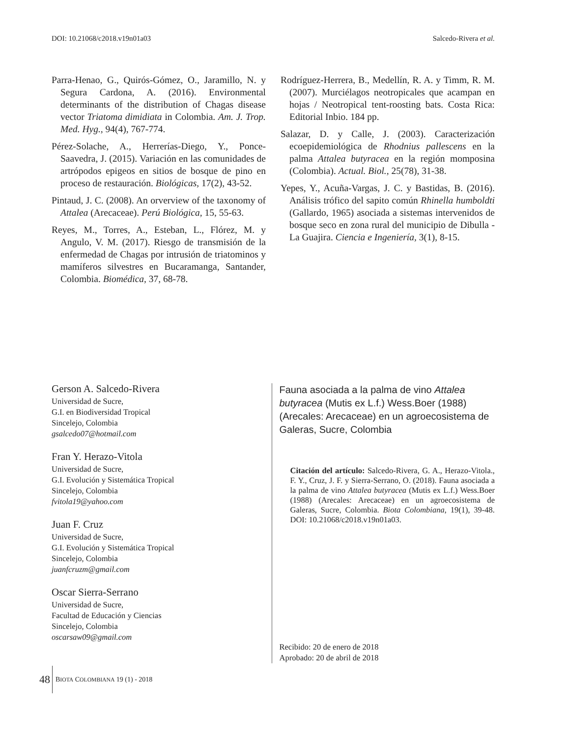DOI: 10.21068/c2018.v19n01a03 Salcedo-Rivera et al.
Parra-Henao, G., Quirós-Gómez, O., Jaramillo, N. y Segura Cardona, A. (2016). Environmental determinants of the distribution of Chagas disease vector Triatoma dimidiata in Colombia. Am. J. Trop. Med. Hyg., 94(4), 767-774.
Pérez-Solache, A., Herrerías-Diego, Y., Ponce-Saavedra, J. (2015). Variación en las comunidades de artrópodos epigeos en sitios de bosque de pino en proceso de restauración. Biológicas, 17(2), 43-52.
Pintaud, J. C. (2008). An orverview of the taxonomy of Attalea (Arecaceae). Perú Biológica, 15, 55-63.
Reyes, M., Torres, A., Esteban, L., Flórez, M. y Angulo, V. M. (2017). Riesgo de transmisión de la enfermedad de Chagas por intrusión de triatominos y mamíferos silvestres en Bucaramanga, Santander, Colombia. Biomédica, 37, 68-78.
Rodríguez-Herrera, B., Medellín, R. A. y Timm, R. M. (2007). Murciélagos neotropicales que acampan en hojas / Neotropical tent-roosting bats. Costa Rica: Editorial Inbio. 184 pp.
Salazar, D. y Calle, J. (2003). Caracterización ecoepidemiológica de Rhodnius pallescens en la palma Attalea butyracea en la región momposina (Colombia). Actual. Biol., 25(78), 31-38.
Yepes, Y., Acuña-Vargas, J. C. y Bastidas, B. (2016). Análisis trófico del sapito común Rhinella humboldti (Gallardo, 1965) asociada a sistemas intervenidos de bosque seco en zona rural del municipio de Dibulla -La Guajira. Ciencia e Ingeniería, 3(1), 8-15.
Gerson A. Salcedo-Rivera
Universidad de Sucre,
G.I. en Biodiversidad Tropical
Sincelejo, Colombia
gsalcedo07@hotmail.com
Fran Y. Herazo-Vitola
Universidad de Sucre,
G.I. Evolución y Sistemática Tropical
Sincelejo, Colombia
fvitola19@yahoo.com
Juan F. Cruz
Universidad de Sucre,
G.I. Evolución y Sistemática Tropical
Sincelejo, Colombia
juanfcruzm@gmail.com
Oscar Sierra-Serrano
Universidad de Sucre,
Facultad de Educación y Ciencias
Sincelejo, Colombia
oscarsaw09@gmail.com
Fauna asociada a la palma de vino Attalea butyracea (Mutis ex L.f.) Wess.Boer (1988) (Arecales: Arecaceae) en un agroecosistema de Galeras, Sucre, Colombia
Citación del artículo: Salcedo-Rivera, G. A., Herazo-Vitola., F. Y., Cruz, J. F. y Sierra-Serrano, O. (2018). Fauna asociada a la palma de vino Attalea butyracea (Mutis ex L.f.) Wess.Boer (1988) (Arecales: Arecaceae) en un agroecosistema de Galeras, Sucre, Colombia. Biota Colombiana, 19(1), 39-48. DOI: 10.21068/c2018.v19n01a03.
Recibido: 20 de enero de 2018
Aprobado: 20 de abril de 2018
48 BIOTA COLOMBIANA 19 (1) - 2018